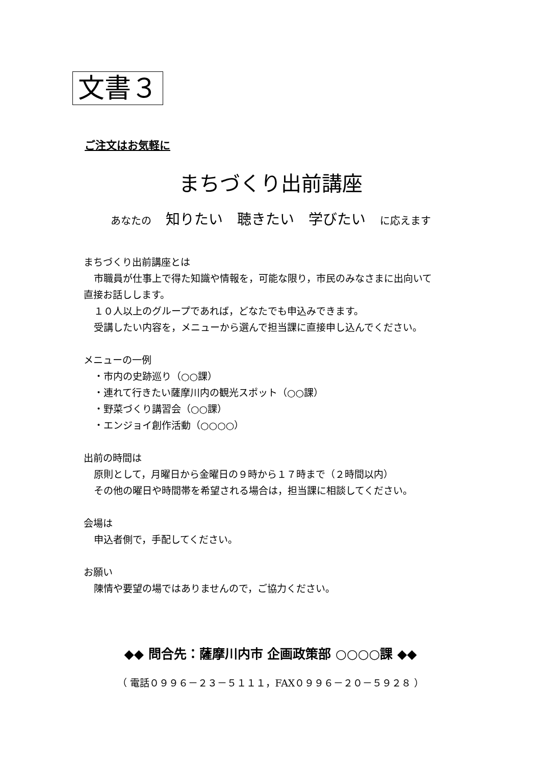文書３
ご注文はお気軽に
まちづくり出前講座
あなたの　知りたい　聴きたい　学びたい　に応えます
まちづくり出前講座とは
市職員が仕事上で得た知識や情報を，可能な限り，市民のみなさまに出向いて
直接お話しします。
１０人以上のグループであれば，どなたでも申込みできます。
受講したい内容を，メニューから選んで担当課に直接申し込んでください。
メニューの一例
・市内の史跡巡り（○○課）
・連れて行きたい薩摩川内の観光スポット（○○課）
・野菜づくり講習会（○○課）
・エンジョイ創作活動（○○○○）
出前の時間は
原則として，月曜日から金曜日の９時から１７時まで（２時間以内）
その他の曜日や時間帯を希望される場合は，担当課に相談してください。
会場は
申込者側で，手配してください。
お願い
陳情や要望の場ではありませんので，ご協力ください。
◆◆ 問合先：薩摩川内市 企画政策部 ○○○○課 ◆◆
（ 電話０９９６－２３－５１１１，FAX０９９６－２０－５９２８ ）